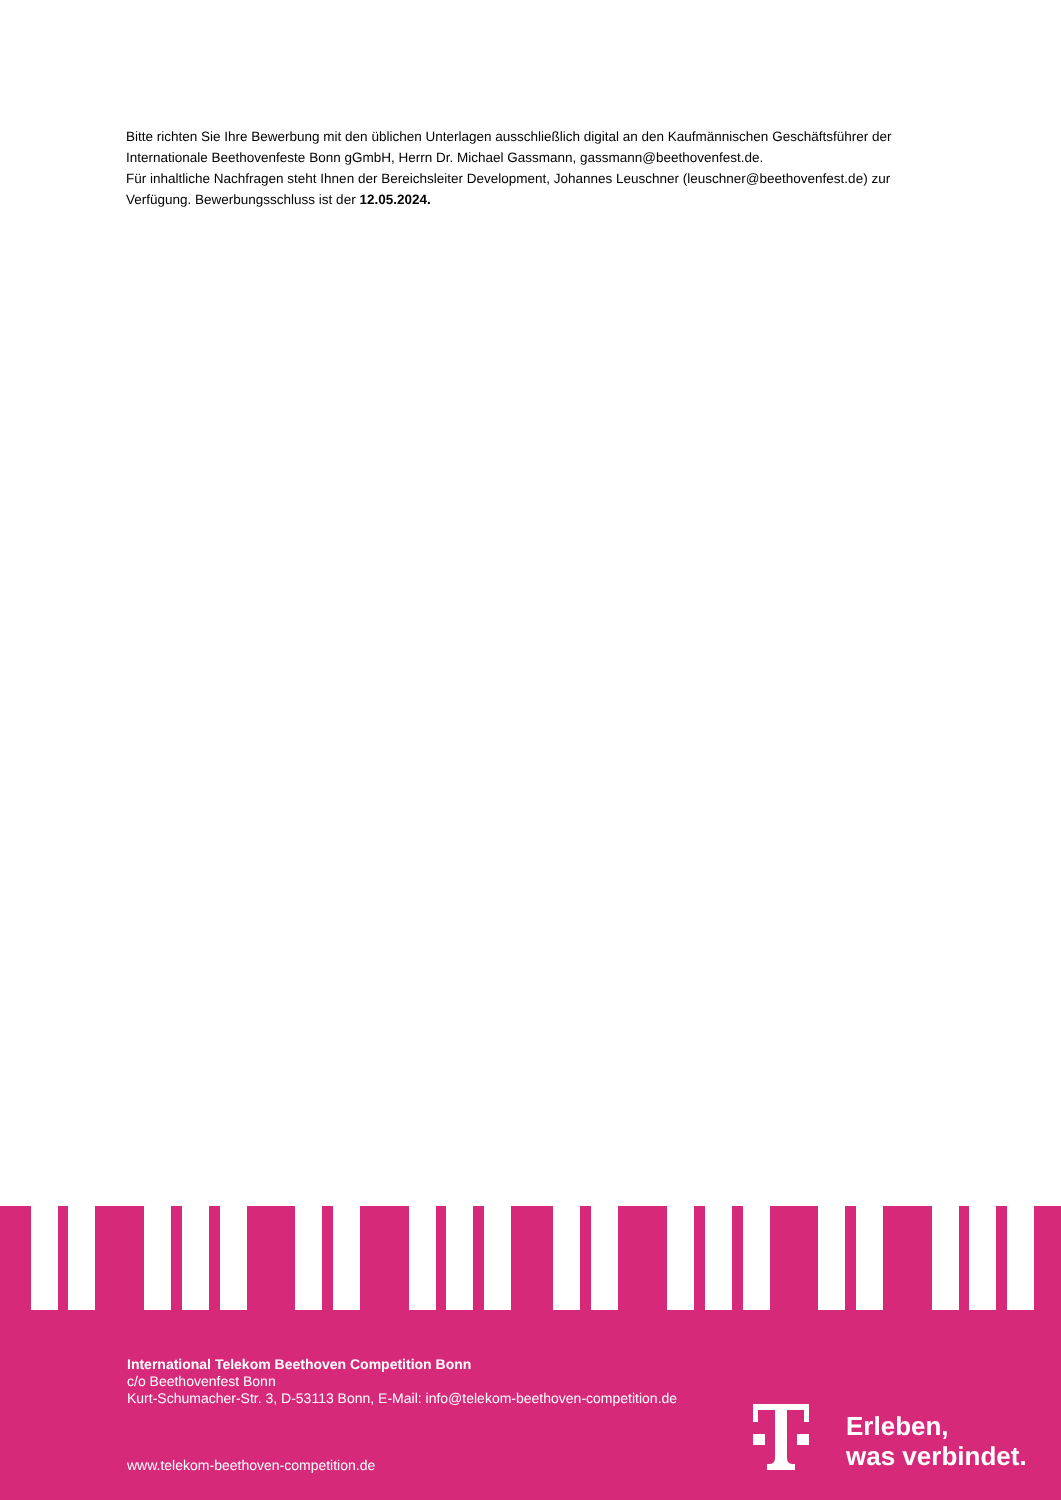Bitte richten Sie Ihre Bewerbung mit den üblichen Unterlagen ausschließlich digital an den Kaufmännischen Geschäftsführer der Internationale Beethovenfeste Bonn gGmbH, Herrn Dr. Michael Gassmann, gassmann@beethovenfest.de.
Für inhaltliche Nachfragen steht Ihnen der Bereichsleiter Development, Johannes Leuschner (leuschner@beethovenfest.de) zur Verfügung. Bewerbungsschluss ist der 12.05.2024.
International Telekom Beethoven Competition Bonn
c/o Beethovenfest Bonn
Kurt-Schumacher-Str. 3, D-53113 Bonn, E-Mail: info@telekom-beethoven-competition.de
www.telekom-beethoven-competition.de
Erleben,
was verbindet.